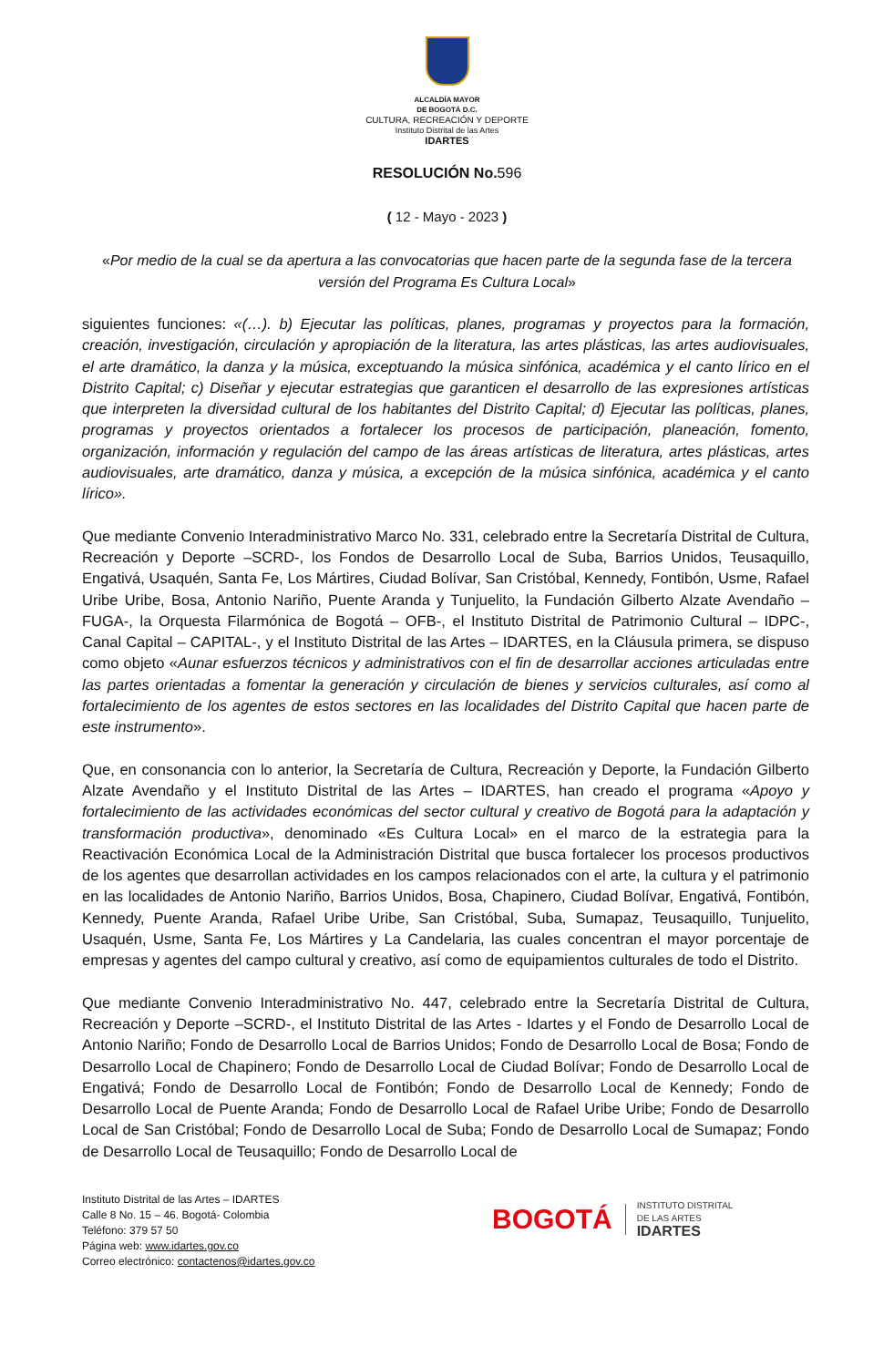ALCALDÍA MAYOR
DE BOGOTÁ D.C.
CULTURA, RECREACIÓN Y DEPORTE
Instituto Distrital de las Artes
IDARTES
RESOLUCIÓN No.596
( 12 - Mayo - 2023 )
«Por medio de la cual se da apertura a las convocatorias que hacen parte de la segunda fase de la tercera versión del Programa Es Cultura Local»
siguientes funciones: «(…). b) Ejecutar las políticas, planes, programas y proyectos para la formación, creación, investigación, circulación y apropiación de la literatura, las artes plásticas, las artes audiovisuales, el arte dramático, la danza y la música, exceptuando la música sinfónica, académica y el canto lírico en el Distrito Capital; c) Diseñar y ejecutar estrategias que garanticen el desarrollo de las expresiones artísticas que interpreten la diversidad cultural de los habitantes del Distrito Capital; d) Ejecutar las políticas, planes, programas y proyectos orientados a fortalecer los procesos de participación, planeación, fomento, organización, información y regulación del campo de las áreas artísticas de literatura, artes plásticas, artes audiovisuales, arte dramático, danza y música, a excepción de la música sinfónica, académica y el canto lírico».
Que mediante Convenio Interadministrativo Marco No. 331, celebrado entre la Secretaría Distrital de Cultura, Recreación y Deporte –SCRD-, los Fondos de Desarrollo Local de Suba, Barrios Unidos, Teusaquillo, Engativá, Usaquén, Santa Fe, Los Mártires, Ciudad Bolívar, San Cristóbal, Kennedy, Fontibón, Usme, Rafael Uribe Uribe, Bosa, Antonio Nariño, Puente Aranda y Tunjuelito, la Fundación Gilberto Alzate Avendaño –FUGA-, la Orquesta Filarmónica de Bogotá – OFB-, el Instituto Distrital de Patrimonio Cultural – IDPC-, Canal Capital – CAPITAL-, y el Instituto Distrital de las Artes – IDARTES, en la Cláusula primera, se dispuso como objeto «Aunar esfuerzos técnicos y administrativos con el fin de desarrollar acciones articuladas entre las partes orientadas a fomentar la generación y circulación de bienes y servicios culturales, así como al fortalecimiento de los agentes de estos sectores en las localidades del Distrito Capital que hacen parte de este instrumento».
Que, en consonancia con lo anterior, la Secretaría de Cultura, Recreación y Deporte, la Fundación Gilberto Alzate Avendaño y el Instituto Distrital de las Artes – IDARTES, han creado el programa «Apoyo y fortalecimiento de las actividades económicas del sector cultural y creativo de Bogotá para la adaptación y transformación productiva», denominado «Es Cultura Local» en el marco de la estrategia para la Reactivación Económica Local de la Administración Distrital que busca fortalecer los procesos productivos de los agentes que desarrollan actividades en los campos relacionados con el arte, la cultura y el patrimonio en las localidades de Antonio Nariño, Barrios Unidos, Bosa, Chapinero, Ciudad Bolívar, Engativá, Fontibón, Kennedy, Puente Aranda, Rafael Uribe Uribe, San Cristóbal, Suba, Sumapaz, Teusaquillo, Tunjuelito, Usaquén, Usme, Santa Fe, Los Mártires y La Candelaria, las cuales concentran el mayor porcentaje de empresas y agentes del campo cultural y creativo, así como de equipamientos culturales de todo el Distrito.
Que mediante Convenio Interadministrativo No. 447, celebrado entre la Secretaría Distrital de Cultura, Recreación y Deporte –SCRD-, el Instituto Distrital de las Artes - Idartes y el Fondo de Desarrollo Local de Antonio Nariño; Fondo de Desarrollo Local de Barrios Unidos; Fondo de Desarrollo Local de Bosa; Fondo de Desarrollo Local de Chapinero; Fondo de Desarrollo Local de Ciudad Bolívar; Fondo de Desarrollo Local de Engativá; Fondo de Desarrollo Local de Fontibón; Fondo de Desarrollo Local de Kennedy; Fondo de Desarrollo Local de Puente Aranda; Fondo de Desarrollo Local de Rafael Uribe Uribe; Fondo de Desarrollo Local de San Cristóbal; Fondo de Desarrollo Local de Suba; Fondo de Desarrollo Local de Sumapaz; Fondo de Desarrollo Local de Teusaquillo; Fondo de Desarrollo Local de
Instituto Distrital de las Artes – IDARTES
Calle 8 No. 15 – 46. Bogotá- Colombia
Teléfono: 379 57 50
Página web: www.idartes.gov.co
Correo electrónico: contactenos@idartes.gov.co
BOGOTÁ
INSTITUTO DISTRITAL
DE LAS ARTES
IDARTES